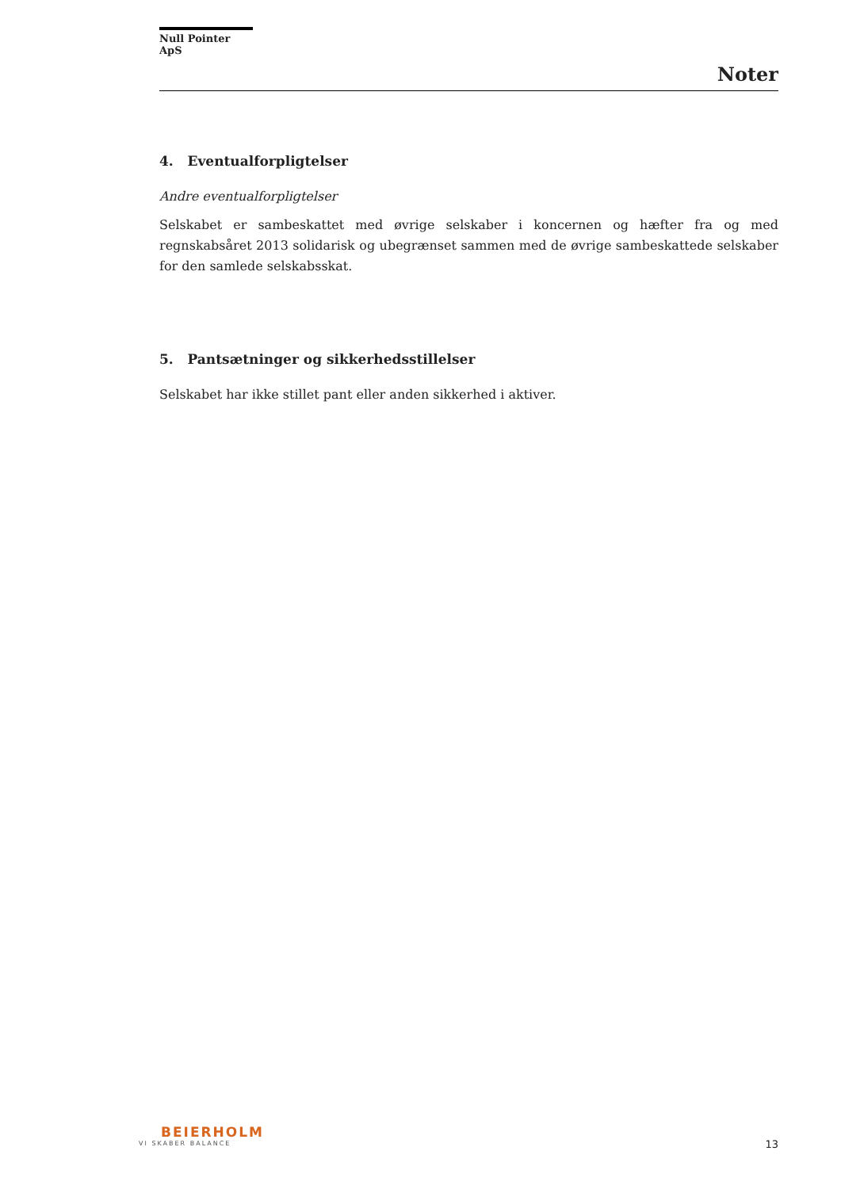Null Pointer ApS
Noter
4. Eventualforpligtelser
Andre eventualforpligtelser
Selskabet er sambeskattet med øvrige selskaber i koncernen og hæfter fra og med regnskabsåret 2013 solidarisk og ubegrænset sammen med de øvrige sambeskattede selskaber for den samlede selskabsskat.
5. Pantsætninger og sikkerhedsstillelser
Selskabet har ikke stillet pant eller anden sikkerhed i aktiver.
BEIERHOLM
VI SKABER BALANCE
13